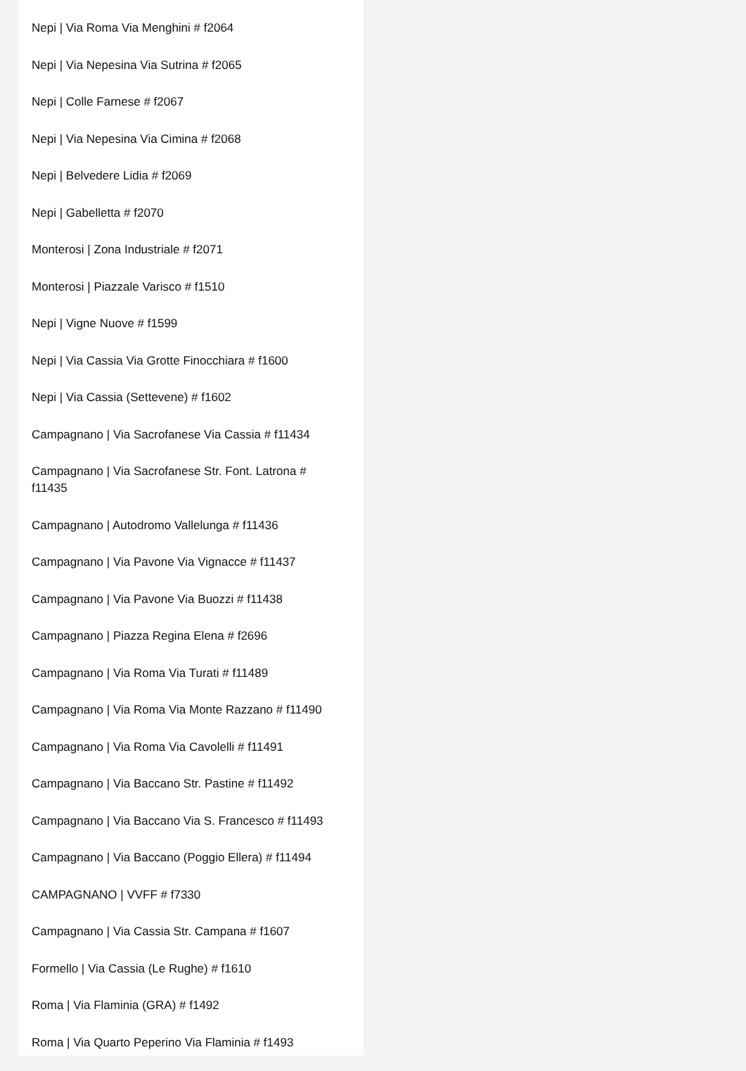Nepi | Via Roma Via Menghini # f2064
Nepi | Via Nepesina Via Sutrina # f2065
Nepi | Colle Farnese # f2067
Nepi | Via Nepesina Via Cimina # f2068
Nepi | Belvedere Lidia # f2069
Nepi | Gabelletta # f2070
Monterosi | Zona Industriale # f2071
Monterosi | Piazzale Varisco # f1510
Nepi | Vigne Nuove # f1599
Nepi | Via Cassia Via Grotte Finocchiara # f1600
Nepi | Via Cassia (Settevene) # f1602
Campagnano | Via Sacrofanese Via Cassia # f11434
Campagnano | Via Sacrofanese Str. Font. Latrona # f11435
Campagnano | Autodromo Vallelunga # f11436
Campagnano | Via Pavone Via Vignacce # f11437
Campagnano | Via Pavone Via Buozzi # f11438
Campagnano | Piazza Regina Elena # f2696
Campagnano | Via Roma Via Turati # f11489
Campagnano | Via Roma Via Monte Razzano # f11490
Campagnano | Via Roma Via Cavolelli # f11491
Campagnano | Via Baccano Str. Pastine # f11492
Campagnano | Via Baccano Via S. Francesco # f11493
Campagnano | Via Baccano (Poggio Ellera) # f11494
CAMPAGNANO | VVFF # f7330
Campagnano | Via Cassia Str. Campana # f1607
Formello | Via Cassia (Le Rughe) # f1610
Roma | Via Flaminia (GRA) # f1492
Roma | Via Quarto Peperino Via Flaminia # f1493